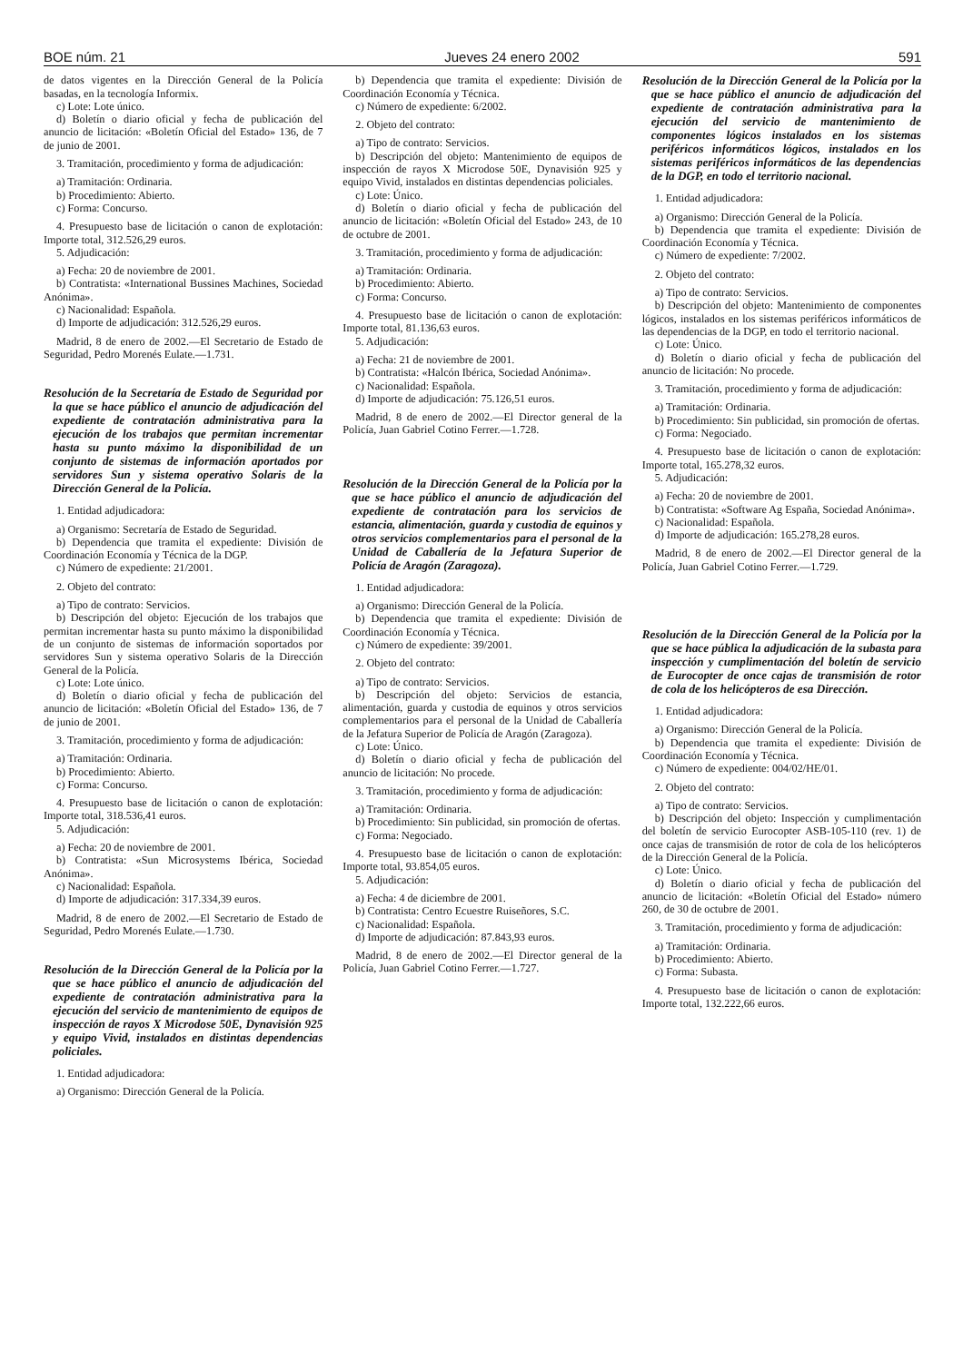BOE núm. 21 Jueves 24 enero 2002 591
de datos vigentes en la Dirección General de la Policía basadas, en la tecnología Informix.
c) Lote: Lote único.
d) Boletín o diario oficial y fecha de publicación del anuncio de licitación: «Boletín Oficial del Estado» 136, de 7 de junio de 2001.
3. Tramitación, procedimiento y forma de adjudicación:
a) Tramitación: Ordinaria.
b) Procedimiento: Abierto.
c) Forma: Concurso.
4. Presupuesto base de licitación o canon de explotación: Importe total, 312.526,29 euros.
5. Adjudicación:
a) Fecha: 20 de noviembre de 2001.
b) Contratista: «International Bussines Machines, Sociedad Anónima».
c) Nacionalidad: Española.
d) Importe de adjudicación: 312.526,29 euros.
Madrid, 8 de enero de 2002.—El Secretario de Estado de Seguridad, Pedro Morenés Eulate.—1.731.
Resolución de la Secretaría de Estado de Seguridad por la que se hace público el anuncio de adjudicación del expediente de contratación administrativa para la ejecución de los trabajos que permitan incrementar hasta su punto máximo la disponibilidad de un conjunto de sistemas de información aportados por servidores Sun y sistema operativo Solaris de la Dirección General de la Policía.
1. Entidad adjudicadora:
a) Organismo: Secretaría de Estado de Seguridad.
b) Dependencia que tramita el expediente: División de Coordinación Economía y Técnica de la DGP.
c) Número de expediente: 21/2001.
2. Objeto del contrato:
a) Tipo de contrato: Servicios.
b) Descripción del objeto: Ejecución de los trabajos que permitan incrementar hasta su punto máximo la disponibilidad de un conjunto de sistemas de información soportados por servidores Sun y sistema operativo Solaris de la Dirección General de la Policía.
c) Lote: Lote único.
d) Boletín o diario oficial y fecha de publicación del anuncio de licitación: «Boletín Oficial del Estado» 136, de 7 de junio de 2001.
3. Tramitación, procedimiento y forma de adjudicación:
a) Tramitación: Ordinaria.
b) Procedimiento: Abierto.
c) Forma: Concurso.
4. Presupuesto base de licitación o canon de explotación: Importe total, 318.536,41 euros.
5. Adjudicación:
a) Fecha: 20 de noviembre de 2001.
b) Contratista: «Sun Microsystems Ibérica, Sociedad Anónima».
c) Nacionalidad: Española.
d) Importe de adjudicación: 317.334,39 euros.
Madrid, 8 de enero de 2002.—El Secretario de Estado de Seguridad, Pedro Morenés Eulate.—1.730.
Resolución de la Dirección General de la Policía por la que se hace público el anuncio de adjudicación del expediente de contratación administrativa para la ejecución del servicio de mantenimiento de equipos de inspección de rayos X Microdose 50E, Dynavisión 925 y equipo Vivid, instalados en distintas dependencias policiales.
1. Entidad adjudicadora:
a) Organismo: Dirección General de la Policía.
b) Dependencia que tramita el expediente: División de Coordinación Economía y Técnica.
c) Número de expediente: 6/2002.
2. Objeto del contrato:
a) Tipo de contrato: Servicios.
b) Descripción del objeto: Mantenimiento de equipos de inspección de rayos X Microdose 50E, Dynavisión 925 y equipo Vivid, instalados en distintas dependencias policiales.
c) Lote: Único.
d) Boletín o diario oficial y fecha de publicación del anuncio de licitación: «Boletín Oficial del Estado» 243, de 10 de octubre de 2001.
3. Tramitación, procedimiento y forma de adjudicación:
a) Tramitación: Ordinaria.
b) Procedimiento: Abierto.
c) Forma: Concurso.
4. Presupuesto base de licitación o canon de explotación: Importe total, 81.136,63 euros.
5. Adjudicación:
a) Fecha: 21 de noviembre de 2001.
b) Contratista: «Halcón Ibérica, Sociedad Anónima».
c) Nacionalidad: Española.
d) Importe de adjudicación: 75.126,51 euros.
Madrid, 8 de enero de 2002.—El Director general de la Policía, Juan Gabriel Cotino Ferrer.—1.728.
Resolución de la Dirección General de la Policía por la que se hace público el anuncio de adjudicación del expediente de contratación para los servicios de estancia, alimentación, guarda y custodia de equinos y otros servicios complementarios para el personal de la Unidad de Caballería de la Jefatura Superior de Policía de Aragón (Zaragoza).
1. Entidad adjudicadora:
a) Organismo: Dirección General de la Policía.
b) Dependencia que tramita el expediente: División de Coordinación Economía y Técnica.
c) Número de expediente: 39/2001.
2. Objeto del contrato:
a) Tipo de contrato: Servicios.
b) Descripción del objeto: Servicios de estancia, alimentación, guarda y custodia de equinos y otros servicios complementarios para el personal de la Unidad de Caballería de la Jefatura Superior de Policía de Aragón (Zaragoza).
c) Lote: Único.
d) Boletín o diario oficial y fecha de publicación del anuncio de licitación: No procede.
3. Tramitación, procedimiento y forma de adjudicación:
a) Tramitación: Ordinaria.
b) Procedimiento: Sin publicidad, sin promoción de ofertas.
c) Forma: Negociado.
4. Presupuesto base de licitación o canon de explotación: Importe total, 93.854,05 euros.
5. Adjudicación:
a) Fecha: 4 de diciembre de 2001.
b) Contratista: Centro Ecuestre Ruiseñores, S.C.
c) Nacionalidad: Española.
d) Importe de adjudicación: 87.843,93 euros.
Madrid, 8 de enero de 2002.—El Director general de la Policía, Juan Gabriel Cotino Ferrer.—1.727.
Resolución de la Dirección General de la Policía por la que se hace público el anuncio de adjudicación del expediente de contratación administrativa para la ejecución del servicio de mantenimiento de componentes lógicos instalados en los sistemas periféricos informáticos lógicos, instalados en los sistemas periféricos informáticos de las dependencias de la DGP, en todo el territorio nacional.
1. Entidad adjudicadora:
a) Organismo: Dirección General de la Policía.
b) Dependencia que tramita el expediente: División de Coordinación Economía y Técnica.
c) Número de expediente: 7/2002.
2. Objeto del contrato:
a) Tipo de contrato: Servicios.
b) Descripción del objeto: Mantenimiento de componentes lógicos, instalados en los sistemas periféricos informáticos de las dependencias de la DGP, en todo el territorio nacional.
c) Lote: Único.
d) Boletín o diario oficial y fecha de publicación del anuncio de licitación: No procede.
3. Tramitación, procedimiento y forma de adjudicación:
a) Tramitación: Ordinaria.
b) Procedimiento: Sin publicidad, sin promoción de ofertas.
c) Forma: Negociado.
4. Presupuesto base de licitación o canon de explotación: Importe total, 165.278,32 euros.
5. Adjudicación:
a) Fecha: 20 de noviembre de 2001.
b) Contratista: «Software Ag España, Sociedad Anónima».
c) Nacionalidad: Española.
d) Importe de adjudicación: 165.278,28 euros.
Madrid, 8 de enero de 2002.—El Director general de la Policía, Juan Gabriel Cotino Ferrer.—1.729.
Resolución de la Dirección General de la Policía por la que se hace pública la adjudicación de la subasta para inspección y cumplimentación del boletín de servicio de Eurocopter de once cajas de transmisión de rotor de cola de los helicópteros de esa Dirección.
1. Entidad adjudicadora:
a) Organismo: Dirección General de la Policía.
b) Dependencia que tramita el expediente: División de Coordinación Economía y Técnica.
c) Número de expediente: 004/02/HE/01.
2. Objeto del contrato:
a) Tipo de contrato: Servicios.
b) Descripción del objeto: Inspección y cumplimentación del boletín de servicio Eurocopter ASB-105-110 (rev. 1) de once cajas de transmisión de rotor de cola de los helicópteros de la Dirección General de la Policía.
c) Lote: Único.
d) Boletín o diario oficial y fecha de publicación del anuncio de licitación: «Boletín Oficial del Estado» número 260, de 30 de octubre de 2001.
3. Tramitación, procedimiento y forma de adjudicación:
a) Tramitación: Ordinaria.
b) Procedimiento: Abierto.
c) Forma: Subasta.
4. Presupuesto base de licitación o canon de explotación: Importe total, 132.222,66 euros.